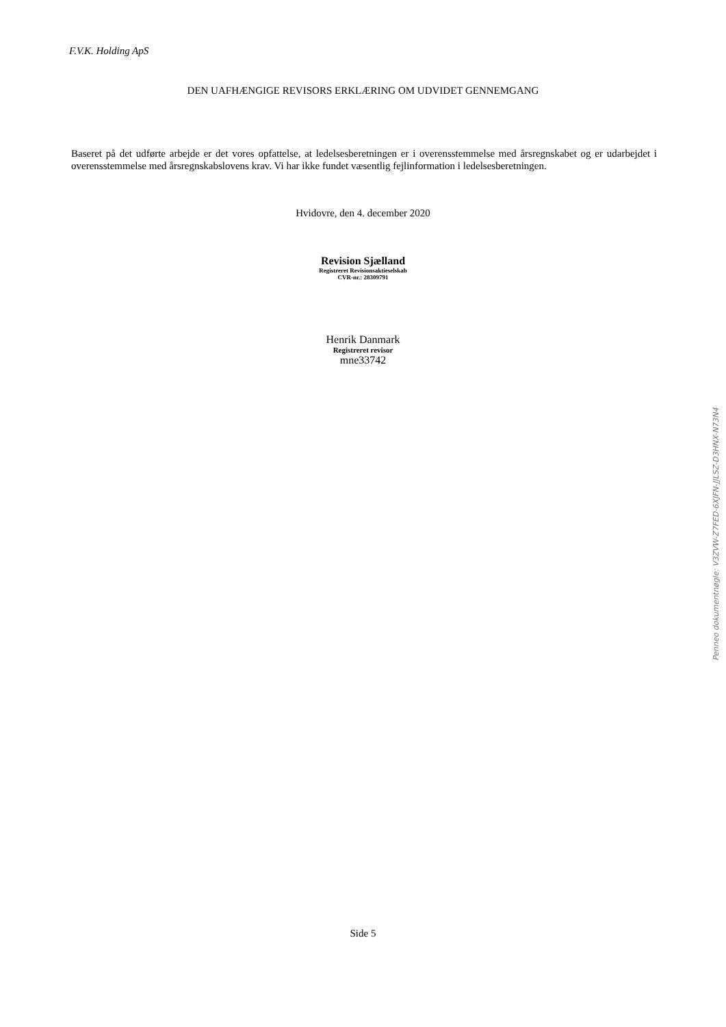F.V.K. Holding ApS
DEN UAFHÆNGIGE REVISORS ERKLÆRING OM UDVIDET GENNEMGANG
Baseret på det udførte arbejde er det vores opfattelse, at ledelsesberetningen er i overensstemmelse med årsregnskabet og er udarbejdet i overensstemmelse med årsregnskabslovens krav. Vi har ikke fundet væsentlig fejlinformation i ledelsesberetningen.
Hvidovre, den 4. december 2020
Revision Sjælland
Registreret Revisionsaktieselskab
CVR-nr.: 28309791
Henrik Danmark
Registreret revisor
mne33742
Side 5
Penneo dokumentnøgle: V3ZVW-Z7FED-6XJFN-JJLSZ-D3HNX-N73N4